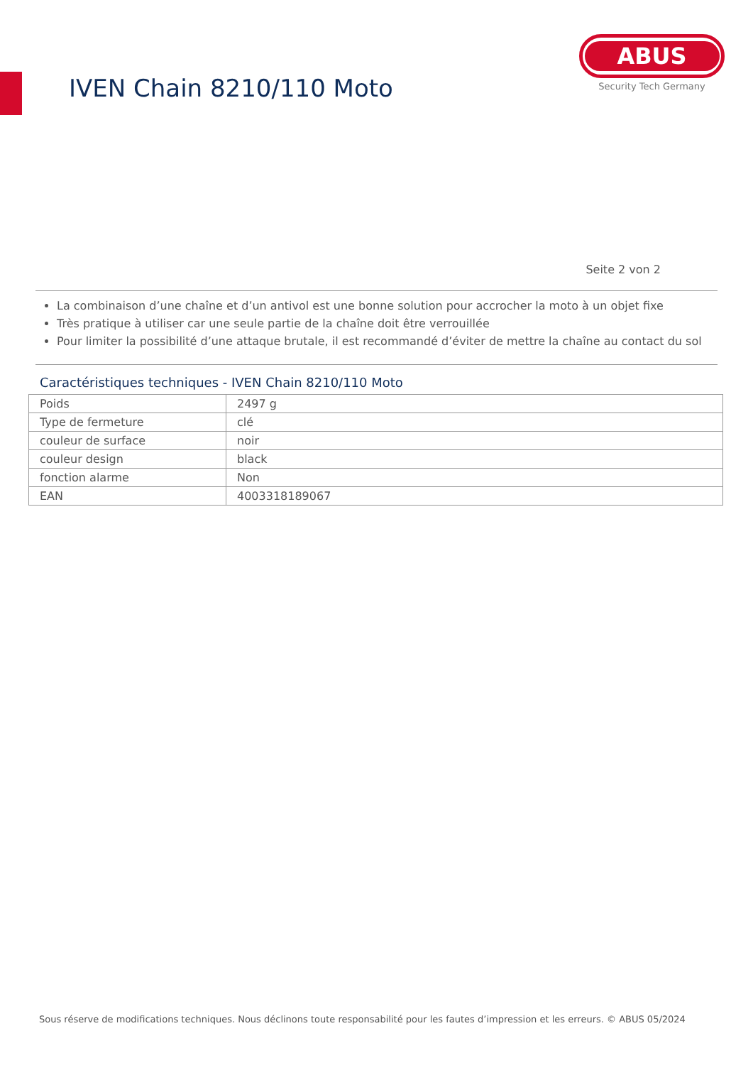IVEN Chain 8210/110 Moto
ABUS
Security Tech Germany
Seite 2 von 2
La combinaison d’une chaîne et d’un antivol est une bonne solution pour accrocher la moto à un objet fixe
Très pratique à utiliser car une seule partie de la chaîne doit être verrouillée
Pour limiter la possibilité d’une attaque brutale, il est recommandé d’éviter de mettre la chaîne au contact du sol
Caractéristiques techniques - IVEN Chain 8210/110 Moto
| Poids | 2497 g |
| Type de fermeture | clé |
| couleur de surface | noir |
| couleur design | black |
| fonction alarme | Non |
| EAN | 4003318189067 |
Sous réserve de modifications techniques. Nous déclinons toute responsabilité pour les fautes d’impression et les erreurs. © ABUS 05/2024